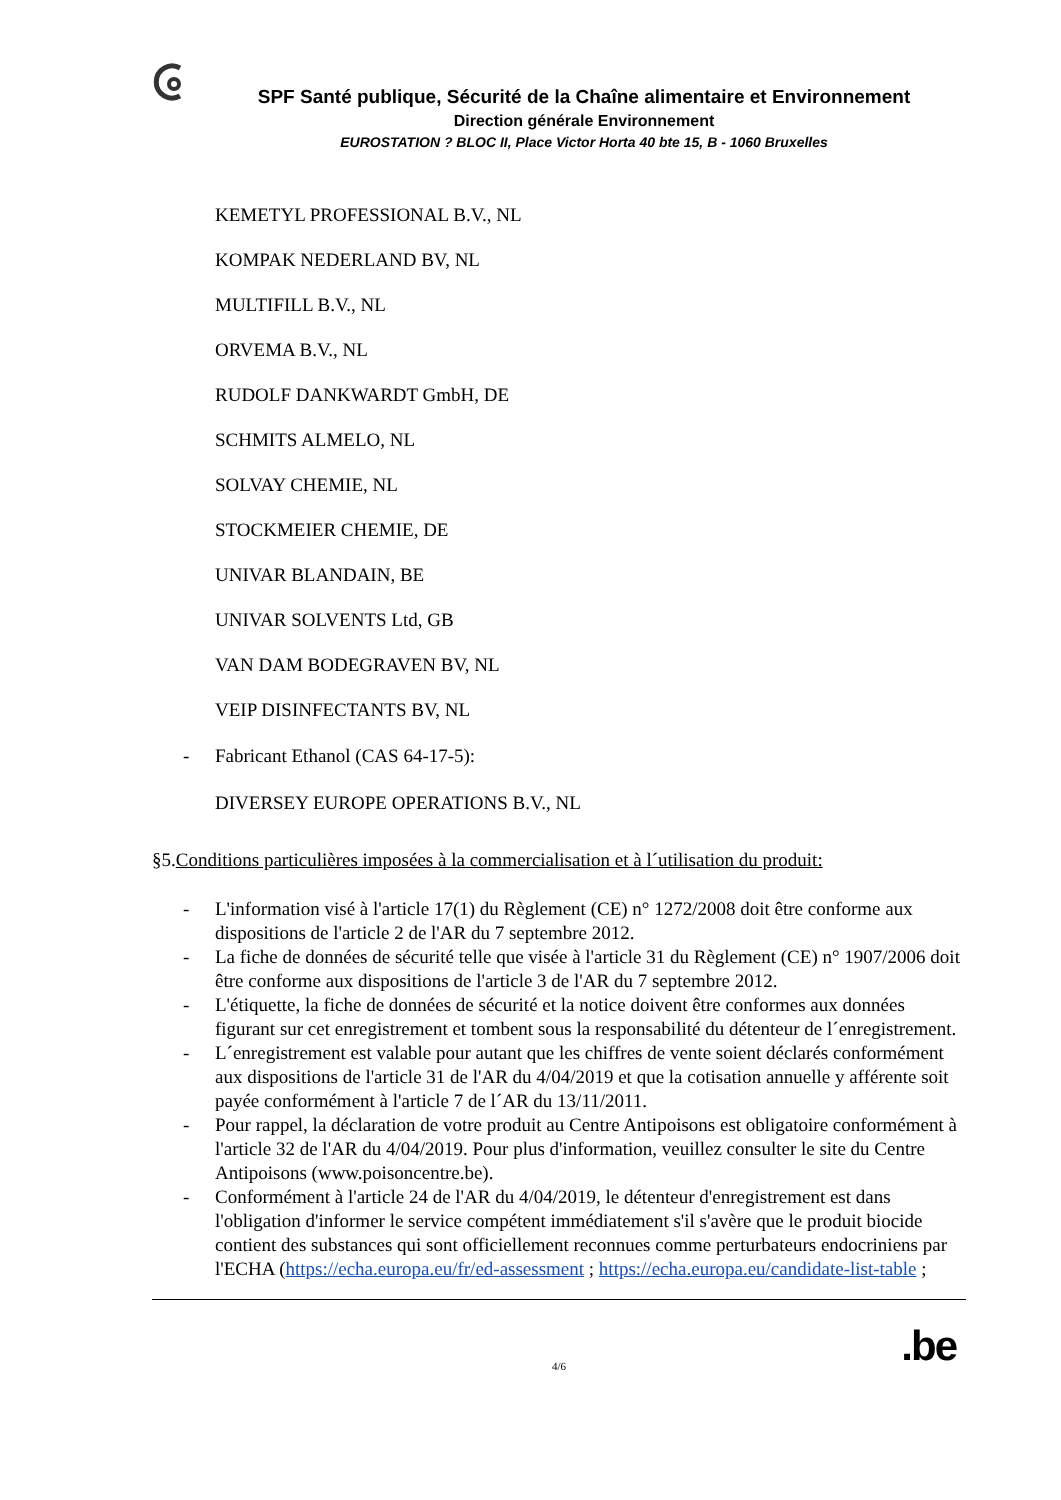SPF Santé publique, Sécurité de la Chaîne alimentaire et Environnement
Direction générale Environnement
EUROSTATION ? BLOC II, Place Victor Horta 40 bte 15, B - 1060 Bruxelles
KEMETYL PROFESSIONAL B.V., NL
KOMPAK NEDERLAND BV, NL
MULTIFILL B.V., NL
ORVEMA B.V., NL
RUDOLF DANKWARDT GmbH, DE
SCHMITS ALMELO, NL
SOLVAY CHEMIE, NL
STOCKMEIER CHEMIE, DE
UNIVAR BLANDAIN, BE
UNIVAR SOLVENTS Ltd, GB
VAN DAM BODEGRAVEN BV, NL
VEIP DISINFECTANTS BV, NL
- Fabricant Ethanol (CAS 64-17-5):
DIVERSEY EUROPE OPERATIONS B.V., NL
§5.Conditions particulières imposées à la commercialisation et à l´utilisation du produit:
- L'information visé à l'article 17(1) du Règlement (CE) n° 1272/2008 doit être conforme aux dispositions de l'article 2 de l'AR du 7 septembre 2012.
- La fiche de données de sécurité telle que visée à l'article 31 du Règlement (CE) n° 1907/2006 doit être conforme aux dispositions de l'article 3 de l'AR du 7 septembre 2012.
- L'étiquette, la fiche de données de sécurité et la notice doivent être conformes aux données figurant sur cet enregistrement et tombent sous la responsabilité du détenteur de l´enregistrement.
- L´enregistrement est valable pour autant que les chiffres de vente soient déclarés conformément aux dispositions de l'article 31 de l'AR du 4/04/2019 et que la cotisation annuelle y afférente soit payée conformément à l'article 7 de l´AR du 13/11/2011.
- Pour rappel, la déclaration de votre produit au Centre Antipoisons est obligatoire conformément à l'article 32 de l'AR du 4/04/2019. Pour plus d'information, veuillez consulter le site du Centre Antipoisons (www.poisoncentre.be).
- Conformément à l'article 24 de l'AR du 4/04/2019, le détenteur d'enregistrement est dans l'obligation d'informer le service compétent immédiatement s'il s'avère que le produit biocide contient des substances qui sont officiellement reconnues comme perturbateurs endocriniens par l'ECHA (https://echa.europa.eu/fr/ed-assessment ; https://echa.europa.eu/candidate-list-table ;
4/6.be